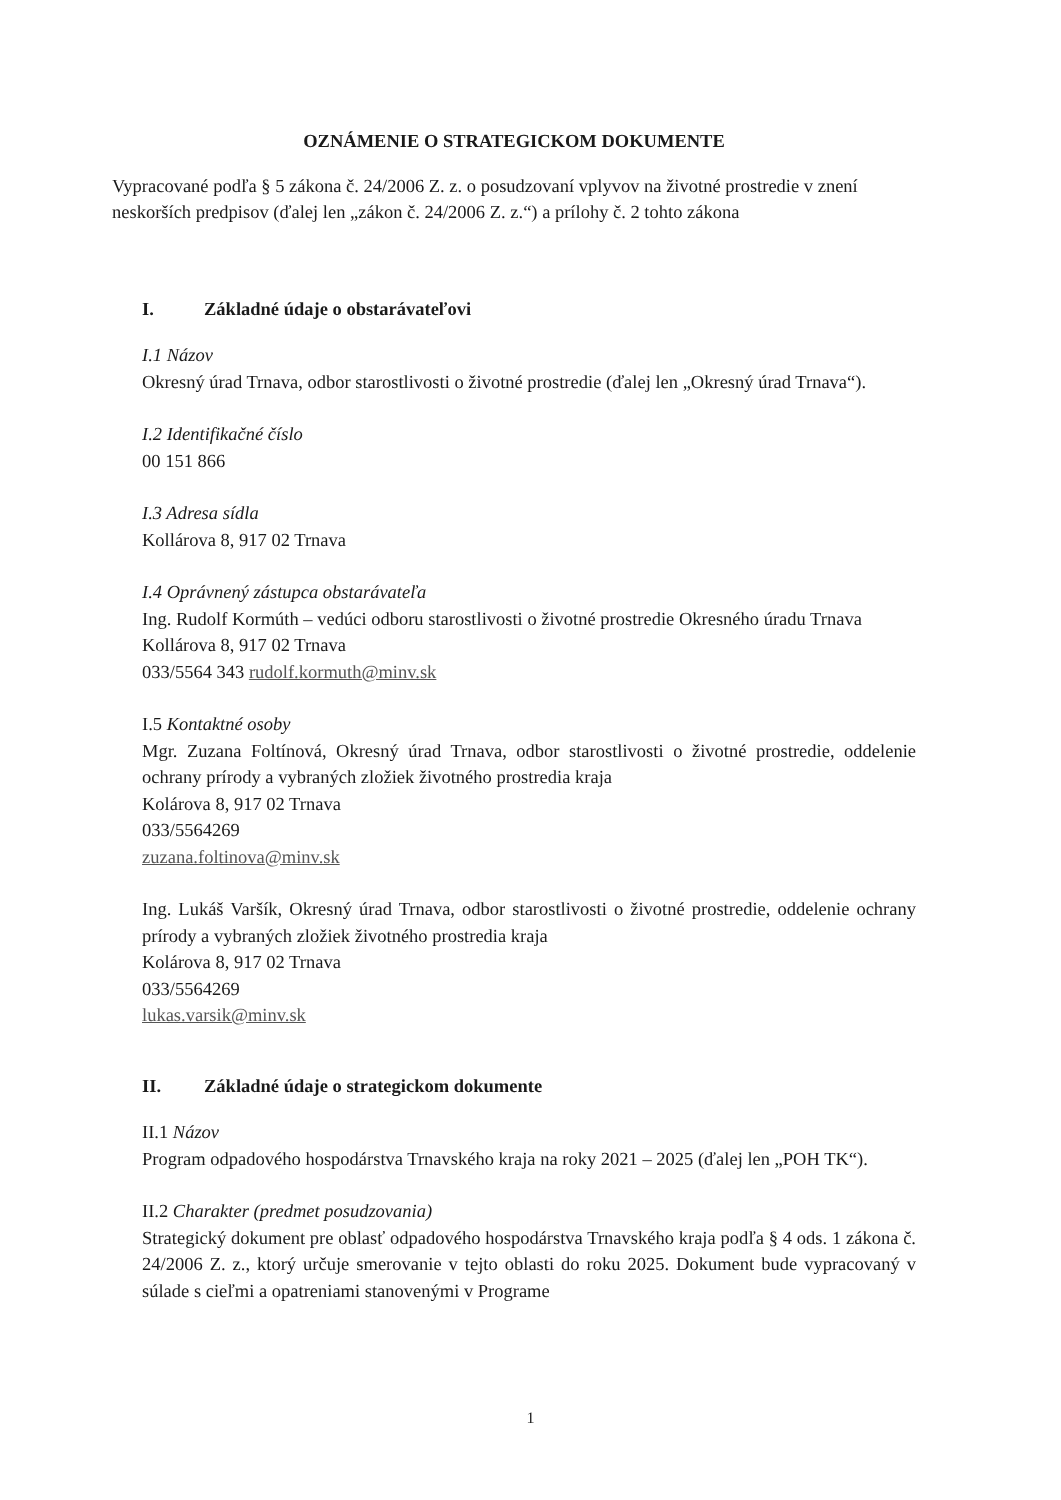OZNÁMENIE O STRATEGICKOM DOKUMENTE
Vypracované podľa § 5 zákona č. 24/2006 Z. z. o posudzovaní vplyvov na životné prostredie v znení neskorších predpisov (ďalej len „zákon č. 24/2006 Z. z.“) a prílohy č. 2 tohto zákona
I. Základné údaje o obstarávateľovi
I.1 Názov
Okresný úrad Trnava, odbor starostlivosti o životné prostredie (ďalej len „Okresný úrad Trnava“).
I.2 Identifikačné číslo
00 151 866
I.3 Adresa sídla
Kollárova 8, 917 02 Trnava
I.4 Oprávnený zástupca obstarávateľa
Ing. Rudolf Kormúth – vedúci odboru starostlivosti o životné prostredie Okresného úradu Trnava
Kollárova 8, 917 02 Trnava
033/5564 343 rudolf.kormuth@minv.sk
I.5 Kontaktné osoby
Mgr. Zuzana Foltínová, Okresný úrad Trnava, odbor starostlivosti o životné prostredie, oddelenie ochrany prírody a vybraných zložiek životného prostredia kraja
Kolárova 8, 917 02 Trnava
033/5564269
zuzana.foltinova@minv.sk
Ing. Lukáš Varšík, Okresný úrad Trnava, odbor starostlivosti o životné prostredie, oddelenie ochrany prírody a vybraných zložiek životného prostredia kraja
Kolárova 8, 917 02 Trnava
033/5564269
lukas.varsik@minv.sk
II. Základné údaje o strategickom dokumente
II.1 Názov
Program odpadového hospodárstva Trnavského kraja na roky 2021 – 2025 (ďalej len „POH TK“).
II.2 Charakter (predmet posudzovania)
Strategický dokument pre oblasť odpadového hospodárstva Trnavského kraja podľa § 4 ods. 1 zákona č. 24/2006 Z. z., ktorý určuje smerovanie v tejto oblasti do roku 2025. Dokument bude vypracovaný v súlade s cieľmi a opatreniami stanovenými v Programe
1